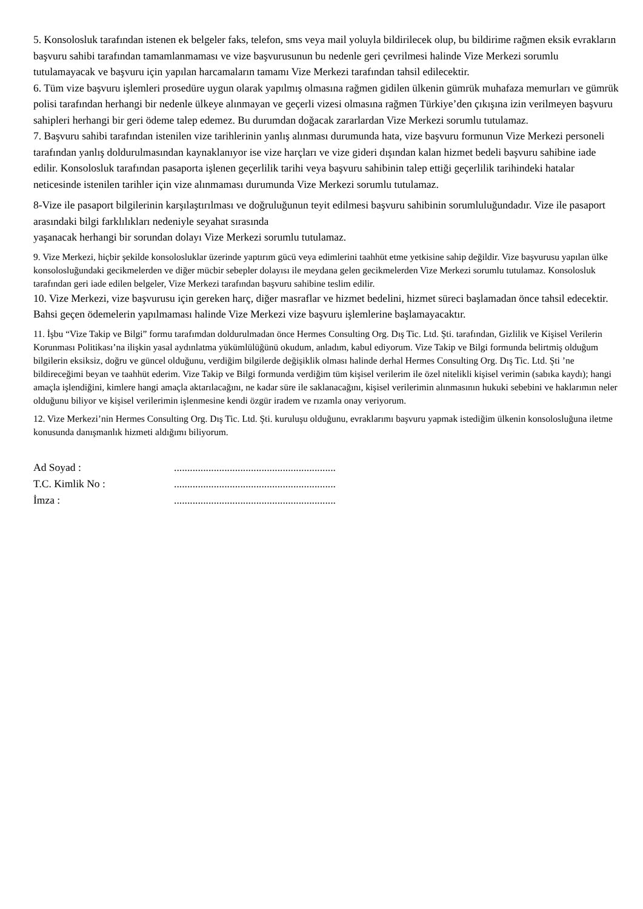5. Konsolosluk tarafından istenen ek belgeler faks, telefon, sms veya mail yoluyla bildirilecek olup, bu bildirime rağmen eksik evrakların başvuru sahibi tarafından tamamlanmaması ve vize başvurusunun bu nedenle geri çevrilmesi halinde Vize Merkezi sorumlu tutulamayacak ve başvuru için yapılan harcamaların tamamı Vize Merkezi tarafından tahsil edilecektir.
6. Tüm vize başvuru işlemleri prosedüre uygun olarak yapılmış olmasına rağmen gidilen ülkenin gümrük muhafaza memurları ve gümrük polisi tarafından herhangi bir nedenle ülkeye alınmayan ve geçerli vizesi olmasına rağmen Türkiye’den çıkışına izin verilmeyen başvuru sahipleri herhangi bir geri ödeme talep edemez. Bu durumdan doğacak zararlardan Vize Merkezi sorumlu tutulamaz.
7. Başvuru sahibi tarafından istenilen vize tarihlerinin yanlış alınması durumunda hata, vize başvuru formunun Vize Merkezi personeli tarafından yanlış doldurulmasından kaynaklanıyor ise vize harçları ve vize gideri dışından kalan hizmet bedeli başvuru sahibine iade edilir. Konsolosluk tarafından pasaporta işlenen geçerlilik tarihi veya başvuru sahibinin talep ettiği geçerlilik tarihindeki hatalar neticesinde istenilen tarihler için vize alınmaması durumunda Vize Merkezi sorumlu tutulamaz.
8-Vize ile pasaport bilgilerinin karşılaştırılması ve doğruluğunun teyit edilmesi başvuru sahibinin sorumluluğundadır. Vize ile pasaport arasındaki bilgi farklılıkları nedeniyle seyahat sırasında
yaşanacak herhangi bir sorundan dolayı Vize Merkezi sorumlu tutulamaz.
9. Vize Merkezi, hiçbir şekilde konsolosluklar üzerinde yaptırım gücü veya edimlerini taahhüt etme yetkisine sahip değildir. Vize başvurusu yapılan ülke konsolosluğundaki gecikmelerden ve diğer mücbir sebepler dolayısı ile meydana gelen gecikmelerden Vize Merkezi sorumlu tutulamaz. Konsolosluk tarafından geri iade edilen belgeler, Vize Merkezi tarafından başvuru sahibine teslim edilir.
10. Vize Merkezi, vize başvurusu için gereken harç, diğer masraflar ve hizmet bedelini, hizmet süreci başlamadan önce tahsil edecektir. Bahsi geçen ödemelerin yapılmaması halinde Vize Merkezi vize başvuru işlemlerine başlamayacaktır.
11. İşbu “Vize Takip ve Bilgi” formu tarafımdan doldurulmadan önce Hermes Consulting Org. Dış Tic. Ltd. Şti. tarafından, Gizlilik ve Kişisel Verilerin Korunması Politikası’na ilişkin yasal aydınlatma yükümlülüğünü okudum, anladım, kabul ediyorum. Vize Takip ve Bilgi formunda belirtmiş olduğum bilgilerin eksiksiz, doğru ve güncel olduğunu, verdiğim bilgilerde değişiklik olması halinde derhal Hermes Consulting Org. Dış Tic. Ltd. Şti ’ne bildireceğimi beyan ve taahhüt ederim. Vize Takip ve Bilgi formunda verdiğim tüm kişisel verilerim ile özel nitelikli kişisel verimin (sabıka kaydı); hangi amaçla işlendiğini, kimlere hangi amaçla aktarılacağını, ne kadar süre ile saklanacağını, kişisel verilerimin alınmasının hukuki sebebini ve haklarımın neler olduğunu biliyor ve kişisel verilerimin işlenmesine kendi özgür iradem ve rızamla onay veriyorum.
12. Vize Merkezi’nin Hermes Consulting Org. Dış Tic. Ltd. Şti. kuruluşu olduğunu, evraklarımı başvuru yapmak istediğim ülkenin konsolosluğuna iletme konusunda danışmanlık hizmeti aldığımı biliyorum.
| Ad Soyad : | ............................................................. |
| T.C. Kimlik No : | ............................................................. |
| İmza : | ............................................................. |